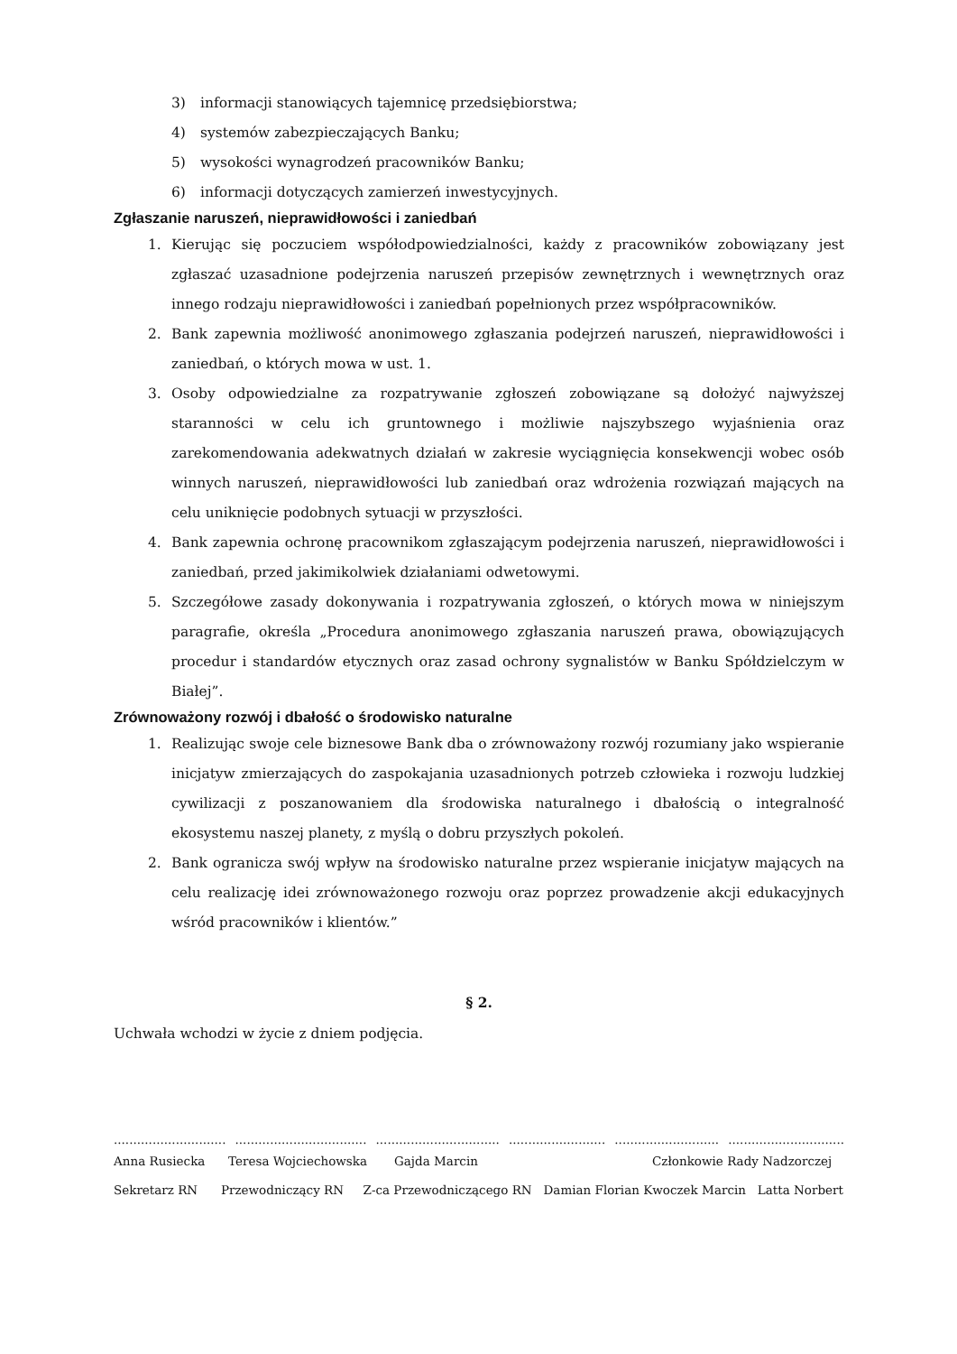3) informacji stanowiących tajemnicę przedsiębiorstwa;
4) systemów zabezpieczających Banku;
5) wysokości wynagrodzeń pracowników Banku;
6) informacji dotyczących zamierzeń inwestycyjnych.
Zgłaszanie naruszeń, nieprawidłowości i zaniedbań
1. Kierując się poczuciem współodpowiedzialności, każdy z pracowników zobowiązany jest zgłaszać uzasadnione podejrzenia naruszeń przepisów zewnętrznych i wewnętrznych oraz innego rodzaju nieprawidłowości i zaniedbań popełnionych przez współpracowników.
2. Bank zapewnia możliwość anonimowego zgłaszania podejrzeń naruszeń, nieprawidłowości i zaniedbań, o których mowa w ust. 1.
3. Osoby odpowiedzialne za rozpatrywanie zgłoszeń zobowiązane są dołożyć najwyższej staranności w celu ich gruntownego i możliwie najszybszego wyjaśnienia oraz zarekomendowania adekwatnych działań w zakresie wyciągnięcia konsekwencji wobec osób winnych naruszeń, nieprawidłowości lub zaniedbań oraz wdrożenia rozwiązań mających na celu uniknięcie podobnych sytuacji w przyszłości.
4. Bank zapewnia ochronę pracownikom zgłaszającym podejrzenia naruszeń, nieprawidłowości i zaniedbań, przed jakimikolwiek działaniami odwetowymi.
5. Szczegółowe zasady dokonywania i rozpatrywania zgłoszeń, o których mowa w niniejszym paragrafie, określa „Procedura anonimowego zgłaszania naruszeń prawa, obowiązujących procedur i standardów etycznych oraz zasad ochrony sygnalistów w Banku Spółdzielczym w Białej”.
Zrównoważony rozwój i dbałość o środowisko naturalne
1. Realizując swoje cele biznesowe Bank dba o zrównoważony rozwój rozumiany jako wspieranie inicjatyw zmierzających do zaspokajania uzasadnionych potrzeb człowieka i rozwoju ludzkiej cywilizacji z poszanowaniem dla środowiska naturalnego i dbałością o integralność ekosystemu naszej planety, z myślą o dobru przyszłych pokoleń.
2. Bank ogranicza swój wpływ na środowisko naturalne przez wspieranie inicjatyw mających na celu realizację idei zrównoważonego rozwoju oraz poprzez prowadzenie akcji edukacyjnych wśród pracowników i klientów.”
§ 2.
Uchwała wchodzi w życie z dniem podjęcia.
............................. .................................. ................................ ......................... ........................... ..............................
Anna Rusiecka Teresa Wojciechowska Gajda Marcin Członkowie Rady Nadzorczej
Sekretarz RN Przewodniczący RN Z-ca Przewodniczącego RN Damian Florian Kwoczek Marcin Latta Norbert